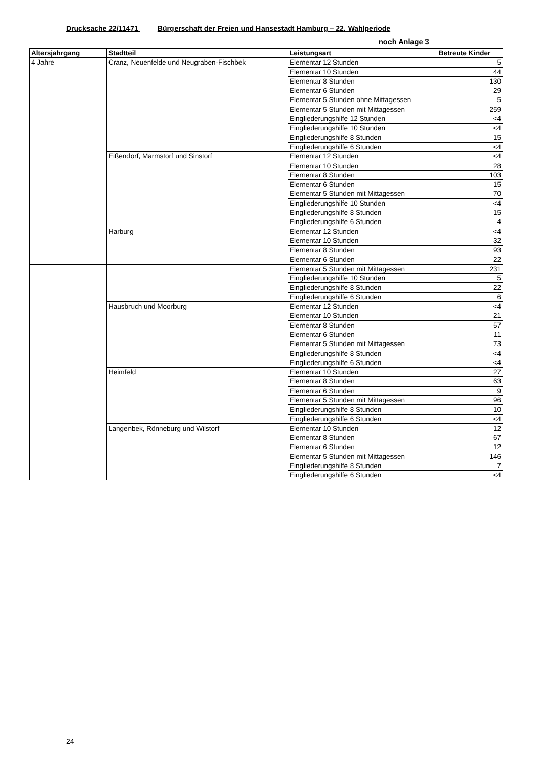Drucksache 22/11471 Bürgerschaft der Freien und Hansestadt Hamburg – 22. Wahlperiode
noch Anlage 3
| Altersjahrgang | Stadtteil | Leistungsart | Betreute Kinder |
| --- | --- | --- | --- |
| 4 Jahre | Cranz, Neuenfelde und Neugraben-Fischbek | Elementar 12 Stunden | 5 |
| | | Elementar 10 Stunden | 44 |
| | | Elementar 8 Stunden | 130 |
| | | Elementar 6 Stunden | 29 |
| | | Elementar 5 Stunden ohne Mittagessen | 5 |
| | | Elementar 5 Stunden mit Mittagessen | 259 |
| | | Eingliederungshilfe 12 Stunden | <4 |
| | | Eingliederungshilfe 10 Stunden | <4 |
| | | Eingliederungshilfe 8 Stunden | 15 |
| | | Eingliederungshilfe 6 Stunden | <4 |
| | Eißendorf, Marmstorf und Sinstorf | Elementar 12 Stunden | <4 |
| | | Elementar 10 Stunden | 28 |
| | | Elementar 8 Stunden | 103 |
| | | Elementar 6 Stunden | 15 |
| | | Elementar 5 Stunden mit Mittagessen | 70 |
| | | Eingliederungshilfe 10 Stunden | <4 |
| | | Eingliederungshilfe 8 Stunden | 15 |
| | | Eingliederungshilfe 6 Stunden | 4 |
| | Harburg | Elementar 12 Stunden | <4 |
| | | Elementar 10 Stunden | 32 |
| | | Elementar 8 Stunden | 93 |
| | | Elementar 6 Stunden | 22 |
| | | Elementar 5 Stunden mit Mittagessen | 231 |
| | | Eingliederungshilfe 10 Stunden | 5 |
| | | Eingliederungshilfe 8 Stunden | 22 |
| | | Eingliederungshilfe 6 Stunden | 6 |
| | Hausbruch und Moorburg | Elementar 12 Stunden | <4 |
| | | Elementar 10 Stunden | 21 |
| | | Elementar 8 Stunden | 57 |
| | | Elementar 6 Stunden | 11 |
| | | Elementar 5 Stunden mit Mittagessen | 73 |
| | | Eingliederungshilfe 8 Stunden | <4 |
| | | Eingliederungshilfe 6 Stunden | <4 |
| | Heimfeld | Elementar 10 Stunden | 27 |
| | | Elementar 8 Stunden | 63 |
| | | Elementar 6 Stunden | 9 |
| | | Elementar 5 Stunden mit Mittagessen | 96 |
| | | Eingliederungshilfe 8 Stunden | 10 |
| | | Eingliederungshilfe 6 Stunden | <4 |
| | Langenbek, Rönneburg und Wilstorf | Elementar 10 Stunden | 12 |
| | | Elementar 8 Stunden | 67 |
| | | Elementar 6 Stunden | 12 |
| | | Elementar 5 Stunden mit Mittagessen | 146 |
| | | Eingliederungshilfe 8 Stunden | 7 |
| | | Eingliederungshilfe 6 Stunden | <4 |
24